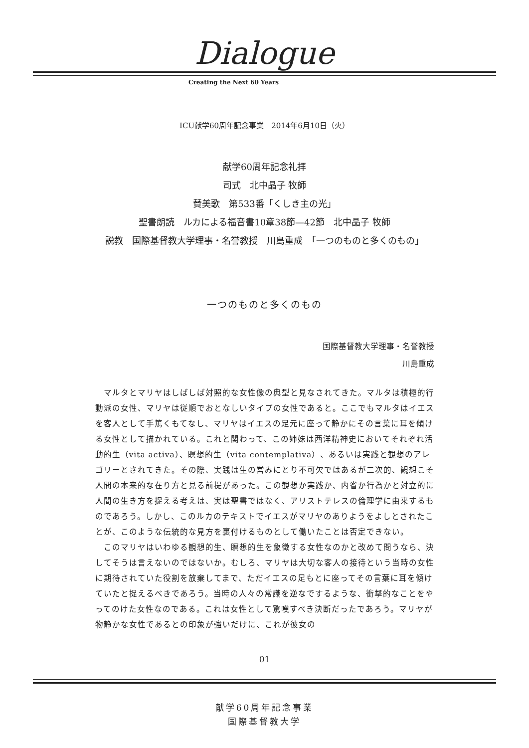Dialogue
Creating the Next 60 Years
ICU献学60周年記念事業　2014年6月10日（火）
献学60周年記念礼拝
司式　北中晶子 牧師
賛美歌　第533番「くしき主の光」
聖書朗読　ルカによる福音書10章38節—42節　北中晶子 牧師
説教　国際基督教大学理事・名誉教授　川島重成　「一つのものと多くのもの」
一つのものと多くのもの
国際基督教大学理事・名誉教授
川島重成
　マルタとマリヤはしばしば対照的な女性像の典型と見なされてきた。マルタは積極的行動派の女性、マリヤは従順でおとなしいタイプの女性であると。ここでもマルタはイエスを客人として手篤くもてなし、マリヤはイエスの足元に座って静かにその言葉に耳を傾ける女性として描かれている。これと関わって、この姉妹は西洋精神史においてそれぞれ活動的生（vita activa）、瞑想的生（vita contemplativa）、あるいは実践と観想のアレゴリーとされてきた。その際、実践は生の営みにとり不可欠ではあるが二次的、観想こそ人間の本来的な在り方と見る前提があった。この観想か実践か、内省か行為かと対立的に人間の生き方を捉える考えは、実は聖書ではなく、アリストテレスの倫理学に由来するものであろう。しかし、このルカのテキストでイエスがマリヤのありようをよしとされたことが、このような伝統的な見方を裏付けるものとして働いたことは否定できない。
　このマリヤはいわゆる観想的生、瞑想的生を象徴する女性なのかと改めて問うなら、決してそうは言えないのではないか。むしろ、マリヤは大切な客人の接待という当時の女性に期待されていた役割を放棄してまで、ただイエスの足もとに座ってその言葉に耳を傾けていたと捉えるべきであろう。当時の人々の常識を逆なでするような、衝撃的なことをやってのけた女性なのである。これは女性として驚嘆すべき決断だったであろう。マリヤが物静かな女性であるとの印象が強いだけに、これが彼女の
01
献学60周年記念事業
国際基督教大学